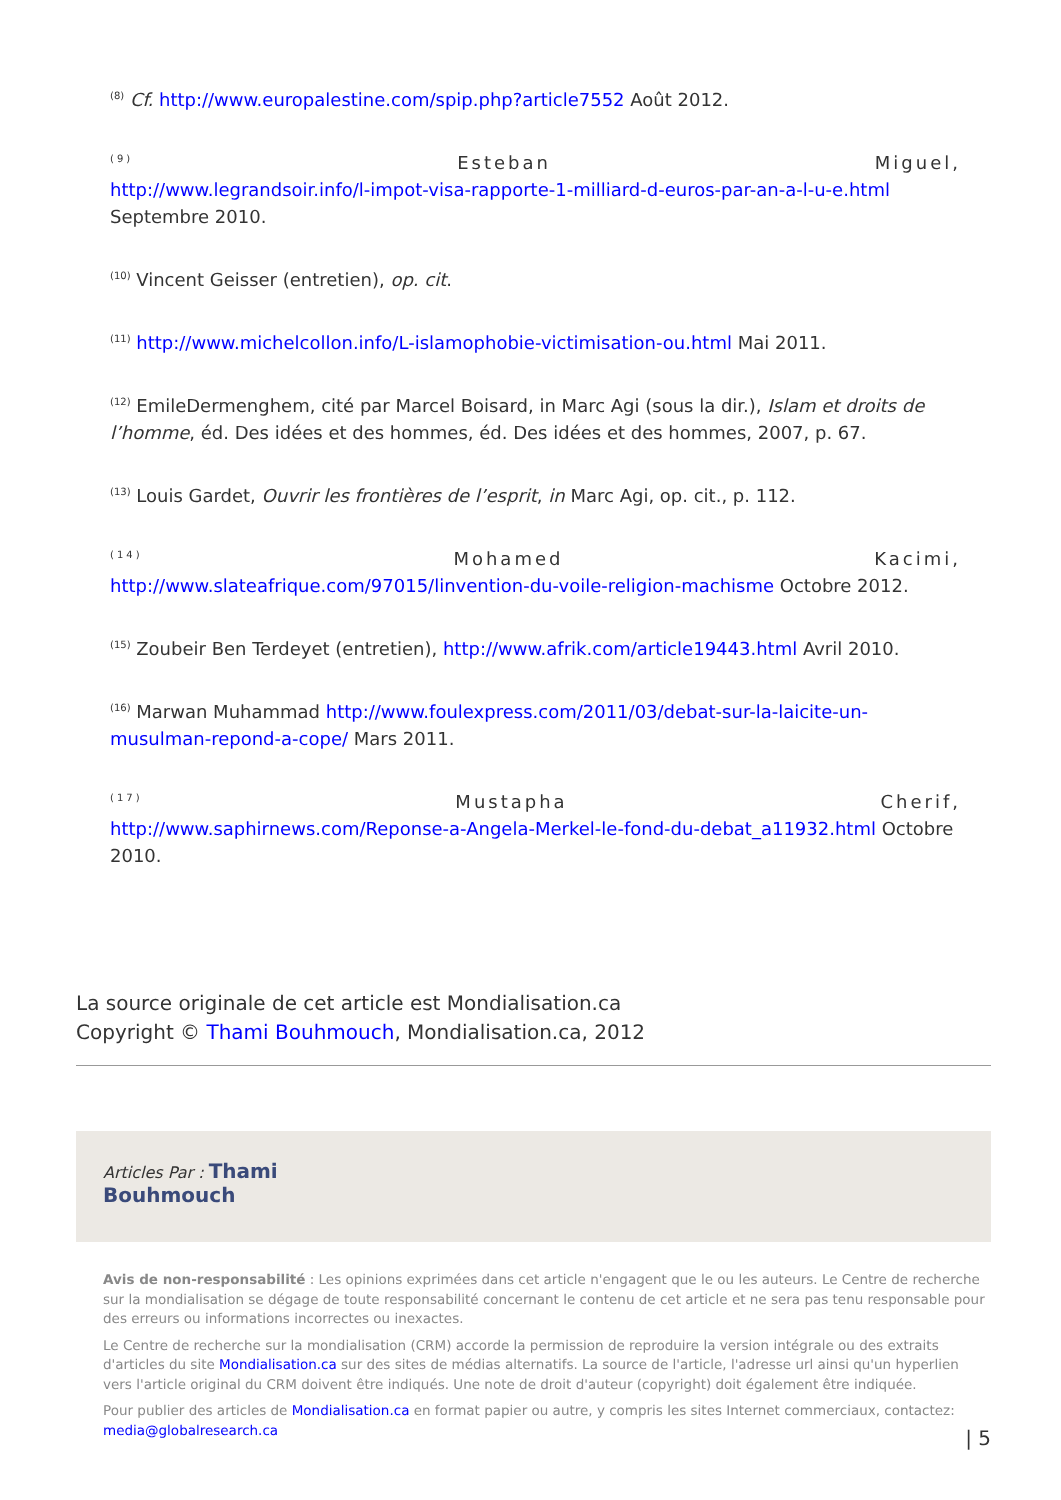<sup>(8)</sup> Cf. http://www.europalestine.com/spip.php?article7552 Août 2012.
<sup>(9)</sup> Esteban Miguel,
http://www.legrandsoir.info/l-impot-visa-rapporte-1-milliard-d-euros-par-an-a-l-u-e.html Septembre 2010.
<sup>(10)</sup> Vincent Geisser (entretien), op. cit.
<sup>(11)</sup> http://www.michelcollon.info/L-islamophobie-victimisation-ou.html Mai 2011.
<sup>(12)</sup> EmileDermenghem, cité par Marcel Boisard, in Marc Agi (sous la dir.), Islam et droits de l’homme, éd. Des idées et des hommes, éd. Des idées et des hommes, 2007, p. 67.
<sup>(13)</sup> Louis Gardet, Ouvrir les frontières de l’esprit, in Marc Agi, op. cit., p. 112.
<sup>(14)</sup> Mohamed Kacimi,
http://www.slateafrique.com/97015/linvention-du-voile-religion-machisme Octobre 2012.
<sup>(15)</sup> Zoubeir Ben Terdeyet (entretien), http://www.afrik.com/article19443.html Avril 2010.
<sup>(16)</sup> Marwan Muhammad http://www.foulexpress.com/2011/03/debat-sur-la-laicite-un-musulman-repond-a-cope/ Mars 2011.
<sup>(17)</sup> Mustapha Cherif,
http://www.saphirnews.com/Reponse-a-Angela-Merkel-le-fond-du-debat_a11932.html Octobre 2010.
La source originale de cet article est Mondialisation.ca
Copyright © Thami Bouhmouch, Mondialisation.ca, 2012
Articles Par : Thami
Bouhmouch
Avis de non-responsabilité : Les opinions exprimées dans cet article n'engagent que le ou les auteurs. Le Centre de recherche sur la mondialisation se dégage de toute responsabilité concernant le contenu de cet article et ne sera pas tenu responsable pour des erreurs ou informations incorrectes ou inexactes.
Le Centre de recherche sur la mondialisation (CRM) accorde la permission de reproduire la version intégrale ou des extraits d'articles du site Mondialisation.ca sur des sites de médias alternatifs. La source de l'article, l'adresse url ainsi qu'un hyperlien vers l'article original du CRM doivent être indiqués. Une note de droit d'auteur (copyright) doit également être indiquée.
Pour publier des articles de Mondialisation.ca en format papier ou autre, y compris les sites Internet commerciaux, contactez: media@globalresearch.ca
| 5